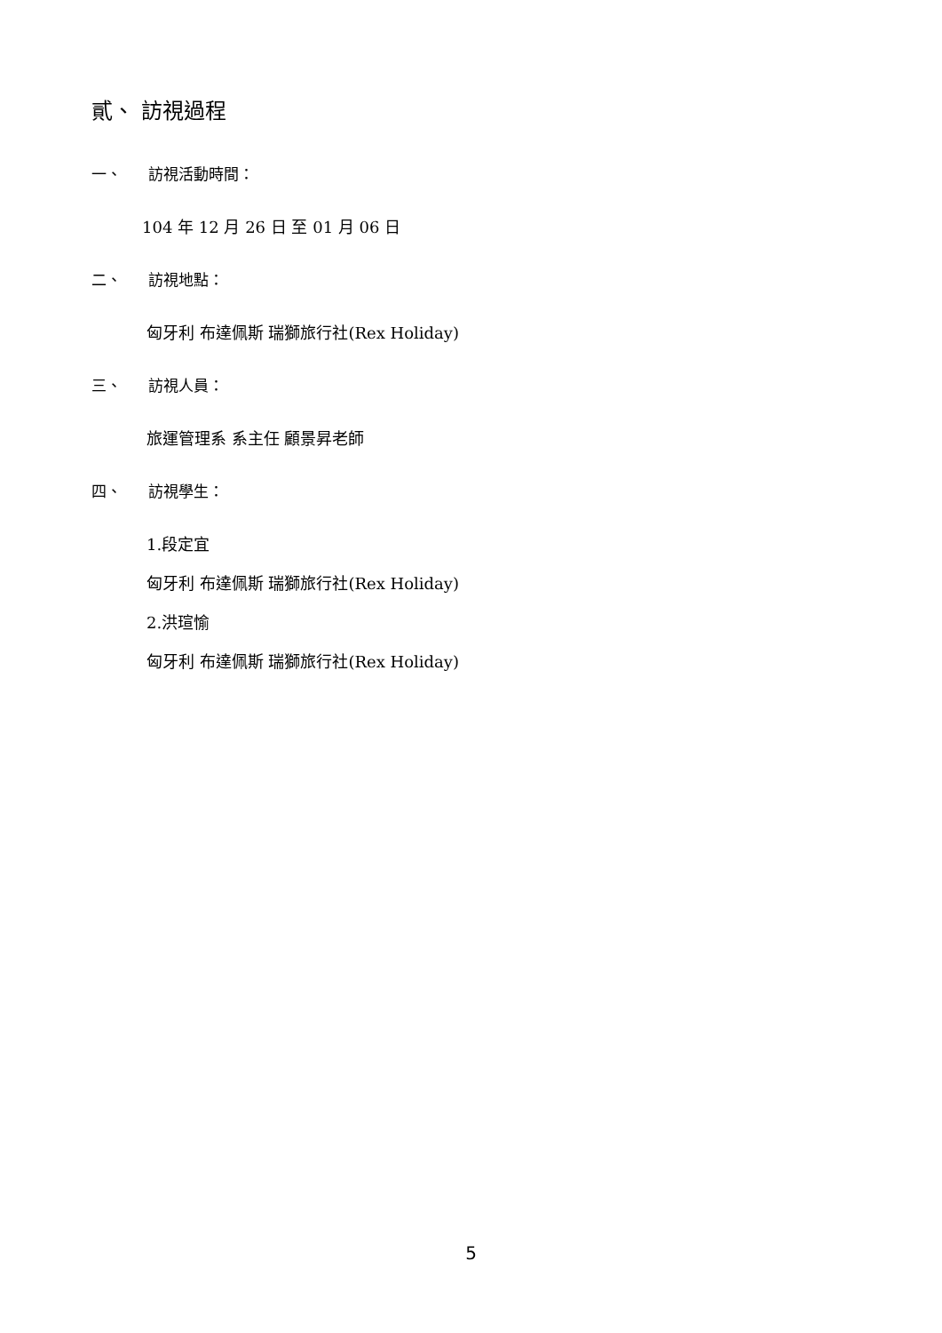貳、 訪視過程
一、 訪視活動時間：
104 年 12 月 26 日 至 01 月 06 日
二、 訪視地點：
匈牙利 布達佩斯 瑞獅旅行社(Rex Holiday)
三、 訪視人員：
旅運管理系 系主任 顧景昇老師
四、 訪視學生：
1.段定宜
匈牙利 布達佩斯 瑞獅旅行社(Rex Holiday)
2.洪瑄愉
匈牙利 布達佩斯 瑞獅旅行社(Rex Holiday)
5